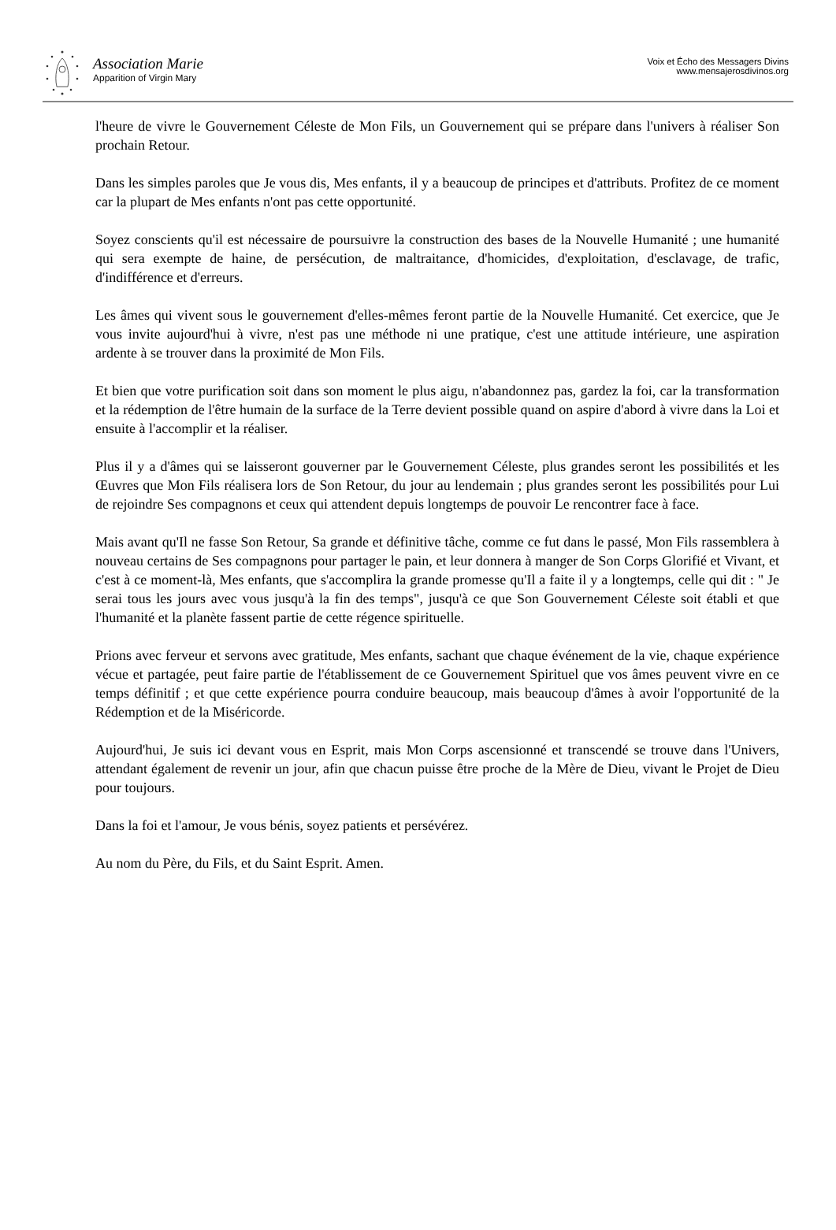Association Marie
Apparition of Virgin Mary
Voix et Écho des Messagers Divins
www.mensajerosdivinos.org
l'heure de vivre le Gouvernement Céleste de Mon Fils, un Gouvernement qui se prépare dans l'univers à réaliser Son prochain Retour.
Dans les simples paroles que Je vous dis, Mes enfants, il y a beaucoup de principes et d'attributs. Profitez de ce moment car la plupart de Mes enfants n'ont pas cette opportunité.
Soyez conscients qu'il est nécessaire de poursuivre la construction des bases de la Nouvelle Humanité ; une humanité qui sera exempte de haine, de persécution, de maltraitance, d'homicides, d'exploitation, d'esclavage, de trafic, d'indifférence et d'erreurs.
Les âmes qui vivent sous le gouvernement d'elles-mêmes feront partie de la Nouvelle Humanité. Cet exercice, que Je vous invite aujourd'hui à vivre, n'est pas une méthode ni une pratique, c'est une attitude intérieure, une aspiration ardente à se trouver dans la proximité de Mon Fils.
Et bien que votre purification soit dans son moment le plus aigu, n'abandonnez pas, gardez la foi, car la transformation et la rédemption de l'être humain de la surface de la Terre devient possible quand on aspire d'abord à vivre dans la Loi et ensuite à l'accomplir et la réaliser.
Plus il y a d'âmes qui se laisseront gouverner par le Gouvernement Céleste, plus grandes seront les possibilités et les Œuvres que Mon Fils réalisera lors de Son Retour, du jour au lendemain ; plus grandes seront les possibilités pour Lui de rejoindre Ses compagnons et ceux qui attendent depuis longtemps de pouvoir Le rencontrer face à face.
Mais avant qu'Il ne fasse Son Retour, Sa grande et définitive tâche, comme ce fut dans le passé, Mon Fils rassemblera à nouveau certains de Ses compagnons pour partager le pain, et leur donnera à manger de Son Corps Glorifié et Vivant, et c'est à ce moment-là, Mes enfants, que s'accomplira la grande promesse qu'Il a faite il y a longtemps, celle qui dit : " Je serai tous les jours avec vous jusqu'à la fin des temps", jusqu'à ce que Son Gouvernement Céleste soit établi et que l'humanité et la planète fassent partie de cette régence spirituelle.
Prions avec ferveur et servons avec gratitude, Mes enfants, sachant que chaque événement de la vie, chaque expérience vécue et partagée, peut faire partie de l'établissement de ce Gouvernement Spirituel que vos âmes peuvent vivre en ce temps définitif ; et que cette expérience pourra conduire beaucoup, mais beaucoup d'âmes à avoir l'opportunité de la Rédemption et de la Miséricorde.
Aujourd'hui, Je suis ici devant vous en Esprit, mais Mon Corps ascensionné et transcendé se trouve dans l'Univers, attendant également de revenir un jour, afin que chacun puisse être proche de la Mère de Dieu, vivant le Projet de Dieu pour toujours.
Dans la foi et l'amour, Je vous bénis, soyez patients et persévérez.
Au nom du Père, du Fils, et du Saint Esprit. Amen.